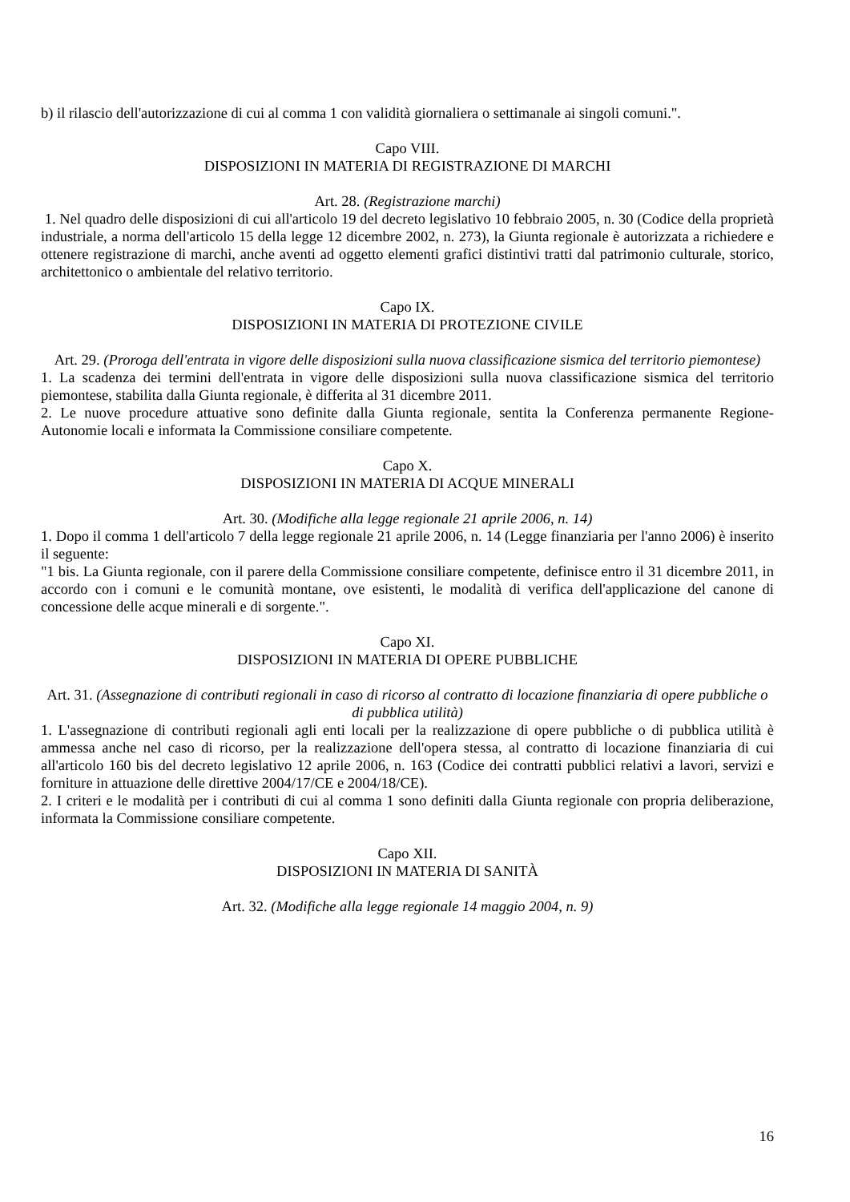b) il rilascio dell'autorizzazione di cui al comma 1 con validità giornaliera o settimanale ai singoli comuni.".
Capo VIII.
DISPOSIZIONI IN MATERIA DI REGISTRAZIONE DI MARCHI
Art. 28. (Registrazione marchi)
1. Nel quadro delle disposizioni di cui all'articolo 19 del decreto legislativo 10 febbraio 2005, n. 30 (Codice della proprietà industriale, a norma dell'articolo 15 della legge 12 dicembre 2002, n. 273), la Giunta regionale è autorizzata a richiedere e ottenere registrazione di marchi, anche aventi ad oggetto elementi grafici distintivi tratti dal patrimonio culturale, storico, architettonico o ambientale del relativo territorio.
Capo IX.
DISPOSIZIONI IN MATERIA DI PROTEZIONE CIVILE
Art. 29. (Proroga dell'entrata in vigore delle disposizioni sulla nuova classificazione sismica del territorio piemontese)
1. La scadenza dei termini dell'entrata in vigore delle disposizioni sulla nuova classificazione sismica del territorio piemontese, stabilita dalla Giunta regionale, è differita al 31 dicembre 2011.
2. Le nuove procedure attuative sono definite dalla Giunta regionale, sentita la Conferenza permanente Regione-Autonomie locali e informata la Commissione consiliare competente.
Capo X.
DISPOSIZIONI IN MATERIA DI ACQUE MINERALI
Art. 30. (Modifiche alla legge regionale 21 aprile 2006, n. 14)
1. Dopo il comma 1 dell'articolo 7 della legge regionale 21 aprile 2006, n. 14 (Legge finanziaria per l'anno 2006) è inserito il seguente:
"1 bis. La Giunta regionale, con il parere della Commissione consiliare competente, definisce entro il 31 dicembre 2011, in accordo con i comuni e le comunità montane, ove esistenti, le modalità di verifica dell'applicazione del canone di concessione delle acque minerali e di sorgente.".
Capo XI.
DISPOSIZIONI IN MATERIA DI OPERE PUBBLICHE
Art. 31. (Assegnazione di contributi regionali in caso di ricorso al contratto di locazione finanziaria di opere pubbliche o di pubblica utilità)
1. L'assegnazione di contributi regionali agli enti locali per la realizzazione di opere pubbliche o di pubblica utilità è ammessa anche nel caso di ricorso, per la realizzazione dell'opera stessa, al contratto di locazione finanziaria di cui all'articolo 160 bis del decreto legislativo 12 aprile 2006, n. 163 (Codice dei contratti pubblici relativi a lavori, servizi e forniture in attuazione delle direttive 2004/17/CE e 2004/18/CE).
2. I criteri e le modalità per i contributi di cui al comma 1 sono definiti dalla Giunta regionale con propria deliberazione, informata la Commissione consiliare competente.
Capo XII.
DISPOSIZIONI IN MATERIA DI SANITÀ
Art. 32. (Modifiche alla legge regionale 14 maggio 2004, n. 9)
16